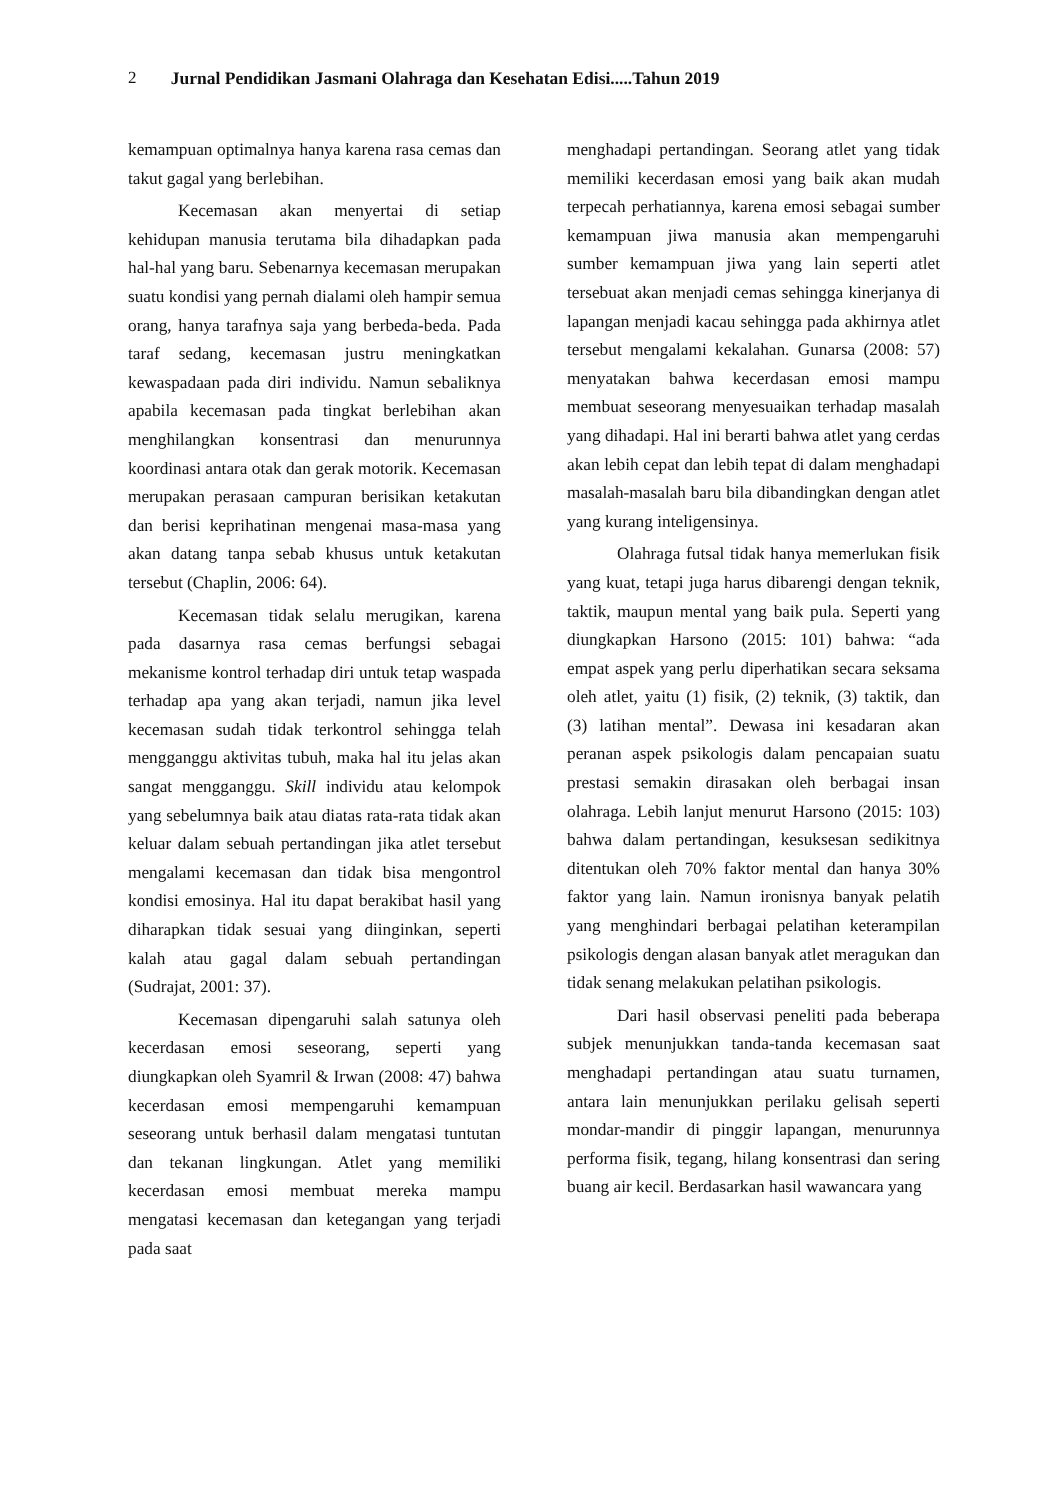2 Jurnal Pendidikan Jasmani Olahraga dan Kesehatan Edisi.....Tahun 2019
kemampuan optimalnya hanya karena rasa cemas dan takut gagal yang berlebihan.
Kecemasan akan menyertai di setiap kehidupan manusia terutama bila dihadapkan pada hal-hal yang baru. Sebenarnya kecemasan merupakan suatu kondisi yang pernah dialami oleh hampir semua orang, hanya tarafnya saja yang berbeda-beda. Pada taraf sedang, kecemasan justru meningkatkan kewaspadaan pada diri individu. Namun sebaliknya apabila kecemasan pada tingkat berlebihan akan menghilangkan konsentrasi dan menurunnya koordinasi antara otak dan gerak motorik. Kecemasan merupakan perasaan campuran berisikan ketakutan dan berisi keprihatinan mengenai masa-masa yang akan datang tanpa sebab khusus untuk ketakutan tersebut (Chaplin, 2006: 64).
Kecemasan tidak selalu merugikan, karena pada dasarnya rasa cemas berfungsi sebagai mekanisme kontrol terhadap diri untuk tetap waspada terhadap apa yang akan terjadi, namun jika level kecemasan sudah tidak terkontrol sehingga telah mengganggu aktivitas tubuh, maka hal itu jelas akan sangat mengganggu. Skill individu atau kelompok yang sebelumnya baik atau diatas rata-rata tidak akan keluar dalam sebuah pertandingan jika atlet tersebut mengalami kecemasan dan tidak bisa mengontrol kondisi emosinya. Hal itu dapat berakibat hasil yang diharapkan tidak sesuai yang diinginkan, seperti kalah atau gagal dalam sebuah pertandingan (Sudrajat, 2001: 37).
Kecemasan dipengaruhi salah satunya oleh kecerdasan emosi seseorang, seperti yang diungkapkan oleh Syamril & Irwan (2008: 47) bahwa kecerdasan emosi mempengaruhi kemampuan seseorang untuk berhasil dalam mengatasi tuntutan dan tekanan lingkungan. Atlet yang memiliki kecerdasan emosi membuat mereka mampu mengatasi kecemasan dan ketegangan yang terjadi pada saat
menghadapi pertandingan. Seorang atlet yang tidak memiliki kecerdasan emosi yang baik akan mudah terpecah perhatiannya, karena emosi sebagai sumber kemampuan jiwa manusia akan mempengaruhi sumber kemampuan jiwa yang lain seperti atlet tersebuat akan menjadi cemas sehingga kinerjanya di lapangan menjadi kacau sehingga pada akhirnya atlet tersebut mengalami kekalahan. Gunarsa (2008: 57) menyatakan bahwa kecerdasan emosi mampu membuat seseorang menyesuaikan terhadap masalah yang dihadapi. Hal ini berarti bahwa atlet yang cerdas akan lebih cepat dan lebih tepat di dalam menghadapi masalah-masalah baru bila dibandingkan dengan atlet yang kurang inteligensinya.
Olahraga futsal tidak hanya memerlukan fisik yang kuat, tetapi juga harus dibarengi dengan teknik, taktik, maupun mental yang baik pula. Seperti yang diungkapkan Harsono (2015: 101) bahwa: “ada empat aspek yang perlu diperhatikan secara seksama oleh atlet, yaitu (1) fisik, (2) teknik, (3) taktik, dan (3) latihan mental”. Dewasa ini kesadaran akan peranan aspek psikologis dalam pencapaian suatu prestasi semakin dirasakan oleh berbagai insan olahraga. Lebih lanjut menurut Harsono (2015: 103) bahwa dalam pertandingan, kesuksesan sedikitnya ditentukan oleh 70% faktor mental dan hanya 30% faktor yang lain. Namun ironisnya banyak pelatih yang menghindari berbagai pelatihan keterampilan psikologis dengan alasan banyak atlet meragukan dan tidak senang melakukan pelatihan psikologis.
Dari hasil observasi peneliti pada beberapa subjek menunjukkan tanda-tanda kecemasan saat menghadapi pertandingan atau suatu turnamen, antara lain menunjukkan perilaku gelisah seperti mondar-mandir di pinggir lapangan, menurunnya performa fisik, tegang, hilang konsentrasi dan sering buang air kecil. Berdasarkan hasil wawancara yang